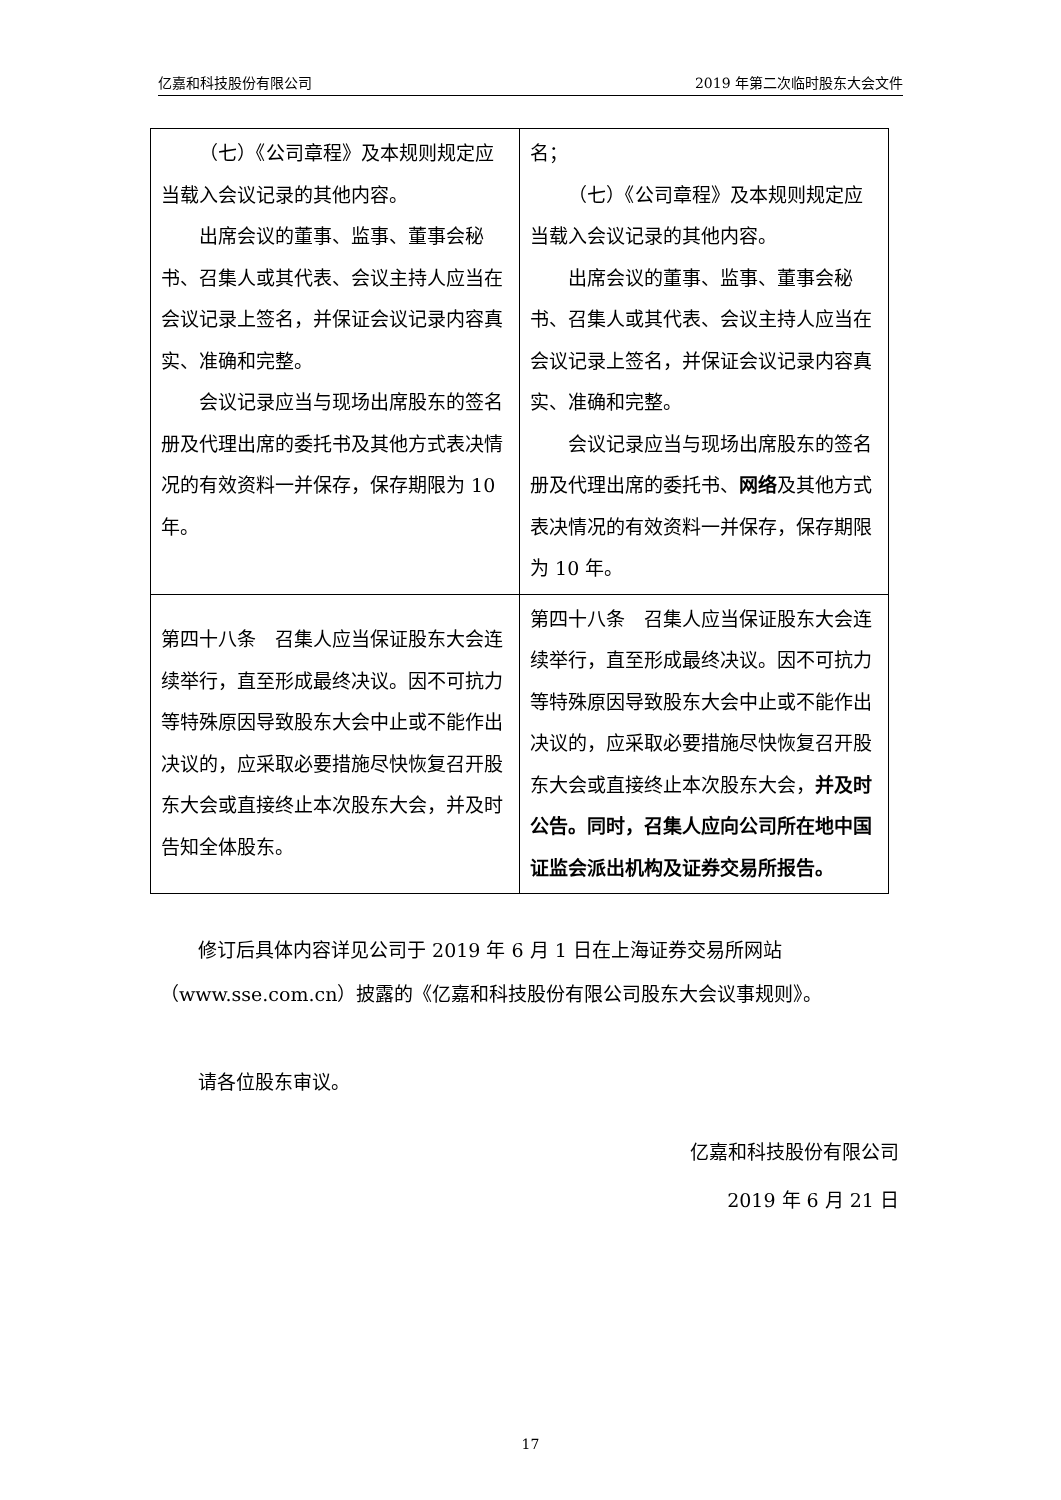亿嘉和科技股份有限公司 2019 年第二次临时股东大会文件
| （七）《公司章程》及本规则规定应当载入会议记录的其他内容。 出席会议的董事、监事、董事会秘书、召集人或其代表、会议主持人应当在会议记录上签名，并保证会议记录内容真实、准确和完整。 会议记录应当与现场出席股东的签名册及代理出席的委托书及其他方式表决情况的有效资料一并保存，保存期限为 10 年。 | 名； （七）《公司章程》及本规则规定应当载入会议记录的其他内容。 出席会议的董事、监事、董事会秘书、召集人或其代表、会议主持人应当在会议记录上签名，并保证会议记录内容真实、准确和完整。 会议记录应当与现场出席股东的签名册及代理出席的委托书、 网络 及其他方式表决情况的有效资料一并保存，保存期限为 10 年。 |
| 第四十八条 召集人应当保证股东大会连续举行，直至形成最终决议。因不可抗力等特殊原因导致股东大会中止或不能作出决议的，应采取必要措施尽快恢复召开股东大会或直接终止本次股东大会，并及时告知全体股东。 | 第四十八条 召集人应当保证股东大会连续举行，直至形成最终决议。因不可抗力等特殊原因导致股东大会中止或不能作出决议的，应采取必要措施尽快恢复召开股东大会或直接终止本次股东大会， 并及时公告。同时，召集人应向公司所在地中国证监会派出机构及证券交易所报告。 |
修订后具体内容详见公司于 2019 年 6 月 1 日在上海证券交易所网站（www.sse.com.cn）披露的《亿嘉和科技股份有限公司股东大会议事规则》。
请各位股东审议。
亿嘉和科技股份有限公司
2019 年 6 月 21 日
17